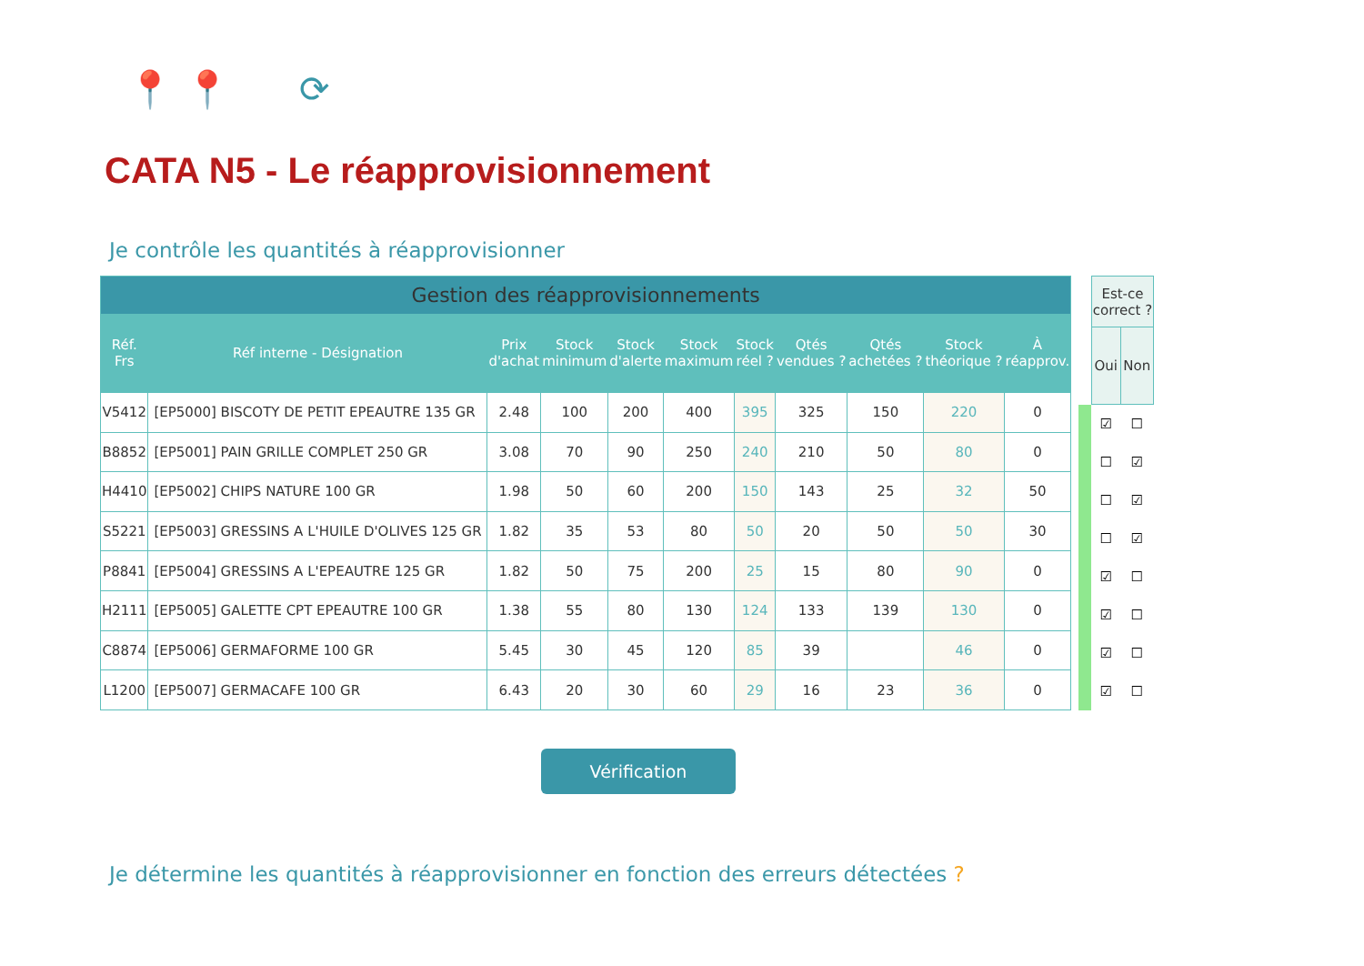📍 📍 ⟳
CATA N5 - Le réapprovisionnement
Je contrôle les quantités à réapprovisionner
| Gestion des réapprovisionnements | | | | | | | | | | |
| Réf. Frs | Réf interne - Désignation | Prix d'achat | Stock minimum | Stock d'alerte | Stock maximum | Stock réel ? | Qtés vendues ? | Qtés achetées ? | Stock théorique ? | À réapprov. |
| V5412 | [EP5000] BISCOTY DE PETIT EPEAUTRE 135 GR | 2.48 | 100 | 200 | 400 | 395 | 325 | 150 | 220 | 0 |
| B8852 | [EP5001] PAIN GRILLE COMPLET 250 GR | 3.08 | 70 | 90 | 250 | 240 | 210 | 50 | 80 | 0 |
| H4410 | [EP5002] CHIPS NATURE 100 GR | 1.98 | 50 | 60 | 200 | 150 | 143 | 25 | 32 | 50 |
| S5221 | [EP5003] GRESSINS A L'HUILE D'OLIVES 125 GR | 1.82 | 35 | 53 | 80 | 50 | 20 | 50 | 50 | 30 |
| P8841 | [EP5004] GRESSINS A L'EPEAUTRE 125 GR | 1.82 | 50 | 75 | 200 | 25 | 15 | 80 | 90 | 0 |
| H2111 | [EP5005] GALETTE CPT EPEAUTRE 100 GR | 1.38 | 55 | 80 | 130 | 124 | 133 | 139 | 130 | 0 |
| C8874 | [EP5006] GERMAFORME 100 GR | 5.45 | 30 | 45 | 120 | 85 | 39 | | 46 | 0 |
| L1200 | [EP5007] GERMACAFE 100 GR | 6.43 | 20 | 30 | 60 | 29 | 16 | 23 | 36 | 0 |
| | Est-ce correct ? | |
| | Oui | Non |
| | ☑ | ☐ |
| | ☐ | ☑ |
| | ☐ | ☑ |
| | ☐ | ☑ |
| | ☑ | ☐ |
| | ☑ | ☐ |
| | ☑ | ☐ |
| | ☑ | ☐ |
Vérification
Je détermine les quantités à réapprovisionner en fonction des erreurs détectées ?